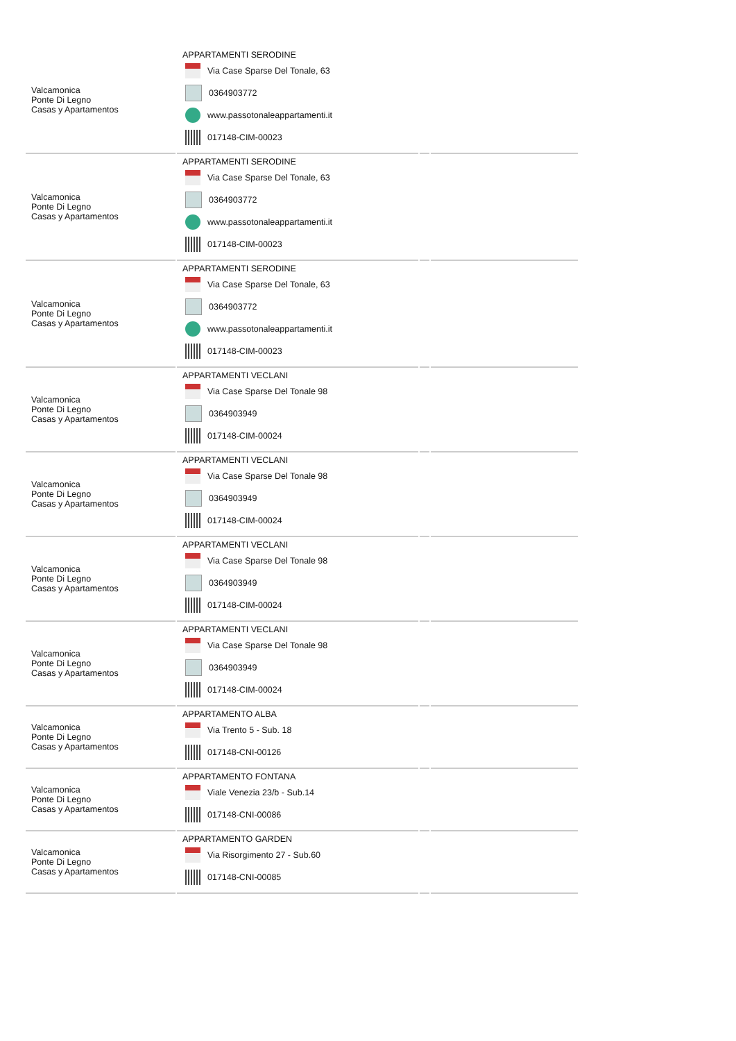| Valcamonica Ponte Di Legno Casas y Apartamentos | APPARTAMENTI SERODINE Via Case Sparse Del Tonale, 63 0364903772 www.passotonaleappartamenti.it 017148-CIM-00023 | | |
| Valcamonica Ponte Di Legno Casas y Apartamentos | APPARTAMENTI SERODINE Via Case Sparse Del Tonale, 63 0364903772 www.passotonaleappartamenti.it 017148-CIM-00023 | | |
| Valcamonica Ponte Di Legno Casas y Apartamentos | APPARTAMENTI SERODINE Via Case Sparse Del Tonale, 63 0364903772 www.passotonaleappartamenti.it 017148-CIM-00023 | | |
| Valcamonica Ponte Di Legno Casas y Apartamentos | APPARTAMENTI VECLANI Via Case Sparse Del Tonale 98 0364903949 017148-CIM-00024 | | |
| Valcamonica Ponte Di Legno Casas y Apartamentos | APPARTAMENTI VECLANI Via Case Sparse Del Tonale 98 0364903949 017148-CIM-00024 | | |
| Valcamonica Ponte Di Legno Casas y Apartamentos | APPARTAMENTI VECLANI Via Case Sparse Del Tonale 98 0364903949 017148-CIM-00024 | | |
| Valcamonica Ponte Di Legno Casas y Apartamentos | APPARTAMENTI VECLANI Via Case Sparse Del Tonale 98 0364903949 017148-CIM-00024 | | |
| Valcamonica Ponte Di Legno Casas y Apartamentos | APPARTAMENTO ALBA Via Trento 5 - Sub. 18 017148-CNI-00126 | | |
| Valcamonica Ponte Di Legno Casas y Apartamentos | APPARTAMENTO FONTANA Viale Venezia 23/b - Sub.14 017148-CNI-00086 | | |
| Valcamonica Ponte Di Legno Casas y Apartamentos | APPARTAMENTO GARDEN Via Risorgimento 27 - Sub.60 017148-CNI-00085 | | |